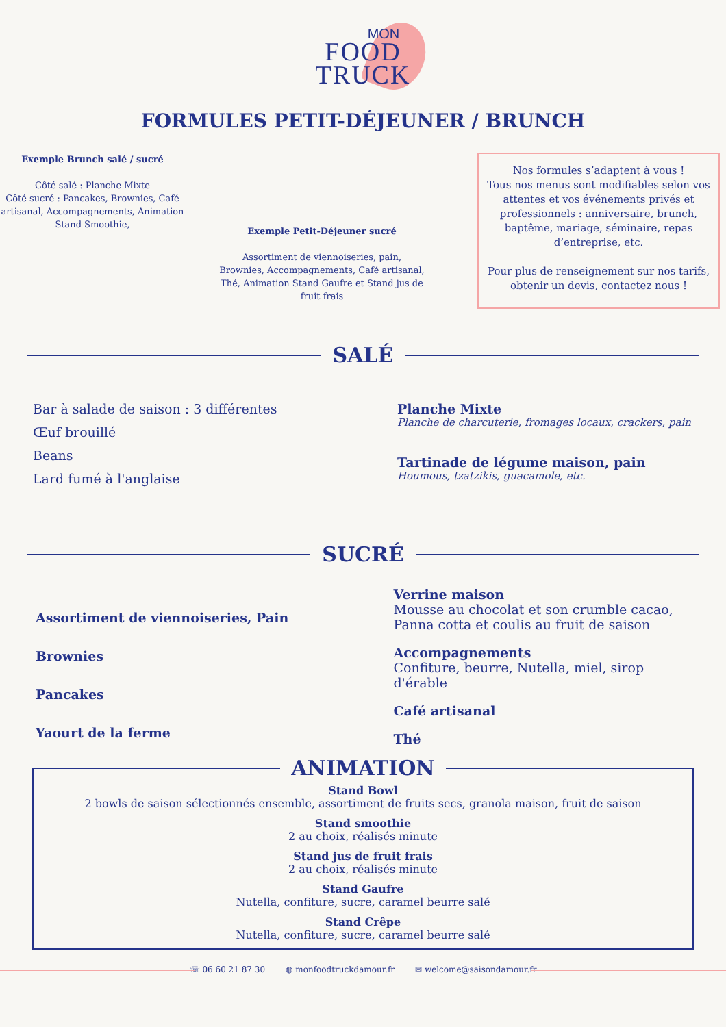MON
FOOD
TRUCK
FORMULES PETIT-DÉJEUNER / BRUNCH
Exemple Brunch salé / sucré
Côté salé : Planche Mixte
Côté sucré : Pancakes, Brownies, Café artisanal, Accompagnements, Animation Stand Smoothie,
Exemple Petit-Déjeuner sucré
Assortiment de viennoiseries, pain, Brownies, Accompagnements, Café artisanal, Thé, Animation Stand Gaufre et Stand jus de fruit frais
Nos formules s’adaptent à vous !
Tous nos menus sont modifiables selon vos attentes et vos événements privés et professionnels : anniversaire, brunch, baptême, mariage, séminaire, repas d’entreprise, etc.
Pour plus de renseignement sur nos tarifs, obtenir un devis, contactez nous !
SALÉ
Bar à salade de saison : 3 différentes
Œuf brouillé
Beans
Lard fumé à l'anglaise
Planche Mixte
Planche de charcuterie, fromages locaux, crackers, pain
Tartinade de légume maison, pain
Houmous, tzatzikis, guacamole, etc.
SUCRÉ
Assortiment de viennoiseries, Pain
Brownies
Pancakes
Yaourt de la ferme
Verrine maison
Mousse au chocolat et son crumble cacao,
Panna cotta et coulis au fruit de saison
Accompagnements
Confiture, beurre, Nutella, miel, sirop d'érable
Café artisanal
Thé
ANIMATION
Stand Bowl
2 bowls de saison sélectionnés ensemble, assortiment de fruits secs, granola maison, fruit de saison
Stand smoothie
2 au choix, réalisés minute
Stand jus de fruit frais
2 au choix, réalisés minute
Stand Gaufre
Nutella, confiture, sucre, caramel beurre salé
Stand Crêpe
Nutella, confiture, sucre, caramel beurre salé
☏ 06 60 21 87 30 ◍ monfoodtruckdamour.fr ✉ welcome@saisondamour.fr